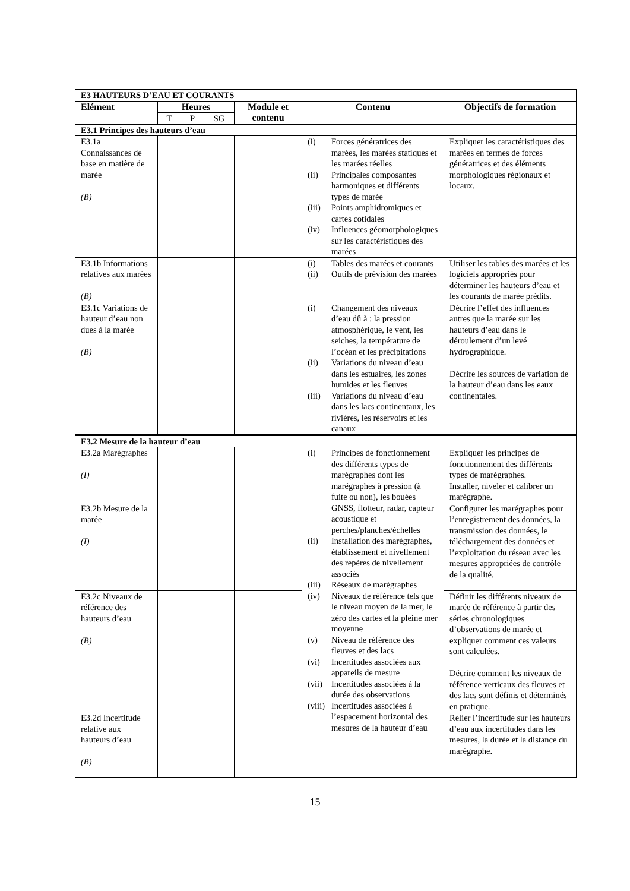| E3 HAUTEURS D’EAU ET COURANTS | | | | | | |
| Elément | Heures | | | Module et contenu | Contenu | Objectifs de formation |
| | T | P | SG | | | |
| E3.1 Principes des hauteurs d’eau | | | | | | |
| E3.1a Connaissances de base en matière de marée (B) | | | | | (i) Forces génératrices des marées, les marées statiques et les marées réelles (ii) Principales composantes harmoniques et différents types de marée (iii) Points amphidromiques et cartes cotidales (iv) Influences géomorphologiques sur les caractéristiques des marées | Expliquer les caractéristiques des marées en termes de forces génératrices et des éléments morphologiques régionaux et locaux. |
| E3.1b Informations relatives aux marées (B) | | | | | (i) Tables des marées et courants (ii) Outils de prévision des marées | Utiliser les tables des marées et les logiciels appropriés pour déterminer les hauteurs d’eau et les courants de marée prédits. |
| E3.1c Variations de hauteur d’eau non dues à la marée (B) | | | | | (i) Changement des niveaux d’eau dû à : la pression atmosphérique, le vent, les seiches, la température de l’océan et les précipitations (ii) Variations du niveau d’eau dans les estuaires, les zones humides et les fleuves (iii) Variations du niveau d’eau dans les lacs continentaux, les rivières, les réservoirs et les canaux | Décrire l’effet des influences autres que la marée sur les hauteurs d’eau dans le déroulement d’un levé hydrographique. Décrire les sources de variation de la hauteur d’eau dans les eaux continentales. |
| E3.2 Mesure de la hauteur d’eau | | | | | | |
| E3.2a Marégraphes (I) | | | | | (i) Principes de fonctionnement des différents types de marégraphes dont les marégraphes à pression (à fuite ou non), les bouées GNSS, flotteur, radar, capteur acoustique et perches/planches/échelles (ii) Installation des marégraphes, établissement et nivellement des repères de nivellement associés (iii) Réseaux de marégraphes (iv) Niveaux de référence tels que le niveau moyen de la mer, le zéro des cartes et la pleine mer moyenne (v) Niveau de référence des fleuves et des lacs (vi) Incertitudes associées aux appareils de mesure (vii) Incertitudes associées à la durée des observations (viii) Incertitudes associées à l’espacement horizontal des mesures de la hauteur d’eau | Expliquer les principes de fonctionnement des différents types de marégraphes. Installer, niveler et calibrer un marégraphe. |
| E3.2b Mesure de la marée (I) | | | | | | Configurer les marégraphes pour l’enregistrement des données, la transmission des données, le téléchargement des données et l’exploitation du réseau avec les mesures appropriées de contrôle de la qualité. |
| E3.2c Niveaux de référence des hauteurs d’eau (B) | | | | | | Définir les différents niveaux de marée de référence à partir des séries chronologiques d’observations de marée et expliquer comment ces valeurs sont calculées. Décrire comment les niveaux de référence verticaux des fleuves et des lacs sont définis et déterminés en pratique. |
| E3.2d Incertitude relative aux hauteurs d’eau (B) | | | | | | Relier l’incertitude sur les hauteurs d’eau aux incertitudes dans les mesures, la durée et la distance du marégraphe. |
15